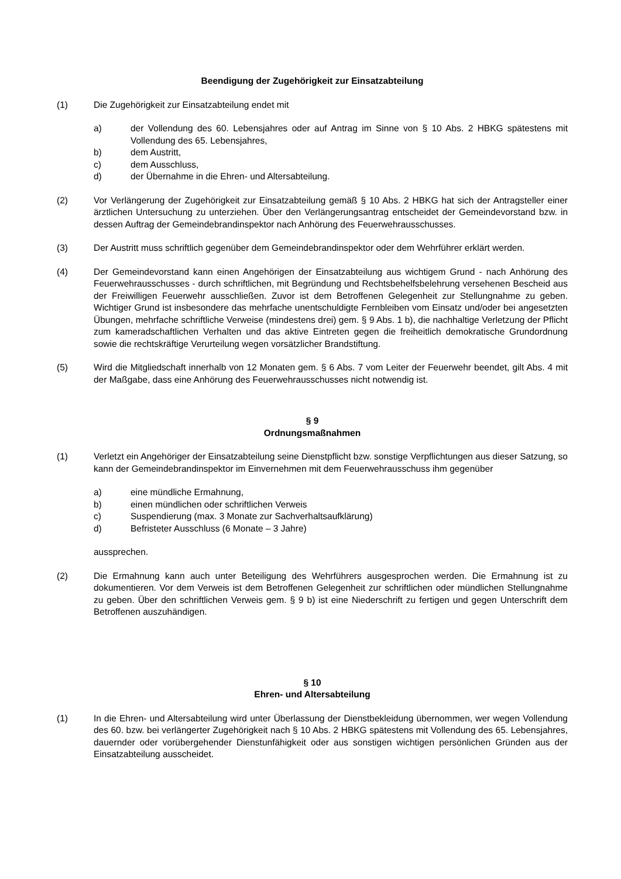Beendigung der Zugehörigkeit zur Einsatzabteilung
(1) Die Zugehörigkeit zur Einsatzabteilung endet mit
a) der Vollendung des 60. Lebensjahres oder auf Antrag im Sinne von § 10 Abs. 2 HBKG spätestens mit Vollendung des 65. Lebensjahres,
b) dem Austritt,
c) dem Ausschluss,
d) der Übernahme in die Ehren- und Altersabteilung.
(2) Vor Verlängerung der Zugehörigkeit zur Einsatzabteilung gemäß § 10 Abs. 2 HBKG hat sich der Antragsteller einer ärztlichen Untersuchung zu unterziehen. Über den Verlängerungsantrag entscheidet der Gemeindevorstand bzw. in dessen Auftrag der Gemeindebrandinspektor nach Anhörung des Feuerwehrausschusses.
(3) Der Austritt muss schriftlich gegenüber dem Gemeindebrandinspektor oder dem Wehrführer erklärt werden.
(4) Der Gemeindevorstand kann einen Angehörigen der Einsatzabteilung aus wichtigem Grund - nach Anhörung des Feuerwehrausschusses - durch schriftlichen, mit Begründung und Rechtsbehelfsbelehrung versehenen Bescheid aus der Freiwilligen Feuerwehr ausschließen. Zuvor ist dem Betroffenen Gelegenheit zur Stellungnahme zu geben. Wichtiger Grund ist insbesondere das mehrfache unentschuldigte Fernbleiben vom Einsatz und/oder bei angesetzten Übungen, mehrfache schriftliche Verweise (mindestens drei) gem. § 9 Abs. 1 b), die nachhaltige Verletzung der Pflicht zum kameradschaftlichen Verhalten und das aktive Eintreten gegen die freiheitlich demokratische Grundordnung sowie die rechtskräftige Verurteilung wegen vorsätzlicher Brandstiftung.
(5) Wird die Mitgliedschaft innerhalb von 12 Monaten gem. § 6 Abs. 7 vom Leiter der Feuerwehr beendet, gilt Abs. 4 mit der Maßgabe, dass eine Anhörung des Feuerwehrausschusses nicht notwendig ist.
§ 9
Ordnungsmaßnahmen
(1) Verletzt ein Angehöriger der Einsatzabteilung seine Dienstpflicht bzw. sonstige Verpflichtungen aus dieser Satzung, so kann der Gemeindebrandinspektor im Einvernehmen mit dem Feuerwehrausschuss ihm gegenüber
a) eine mündliche Ermahnung,
b) einen mündlichen oder schriftlichen Verweis
c) Suspendierung (max. 3 Monate zur Sachverhaltsaufklärung)
d) Befristeter Ausschluss (6 Monate – 3 Jahre)
aussprechen.
(2) Die Ermahnung kann auch unter Beteiligung des Wehrführers ausgesprochen werden. Die Ermahnung ist zu dokumentieren. Vor dem Verweis ist dem Betroffenen Gelegenheit zur schriftlichen oder mündlichen Stellungnahme zu geben. Über den schriftlichen Verweis gem. § 9 b) ist eine Niederschrift zu fertigen und gegen Unterschrift dem Betroffenen auszuhändigen.
§ 10
Ehren- und Altersabteilung
(1) In die Ehren- und Altersabteilung wird unter Überlassung der Dienstbekleidung übernommen, wer wegen Vollendung des 60. bzw. bei verlängerter Zugehörigkeit nach § 10 Abs. 2 HBKG spätestens mit Vollendung des 65. Lebensjahres, dauernder oder vorübergehender Dienstunfähigkeit oder aus sonstigen wichtigen persönlichen Gründen aus der Einsatzabteilung ausscheidet.